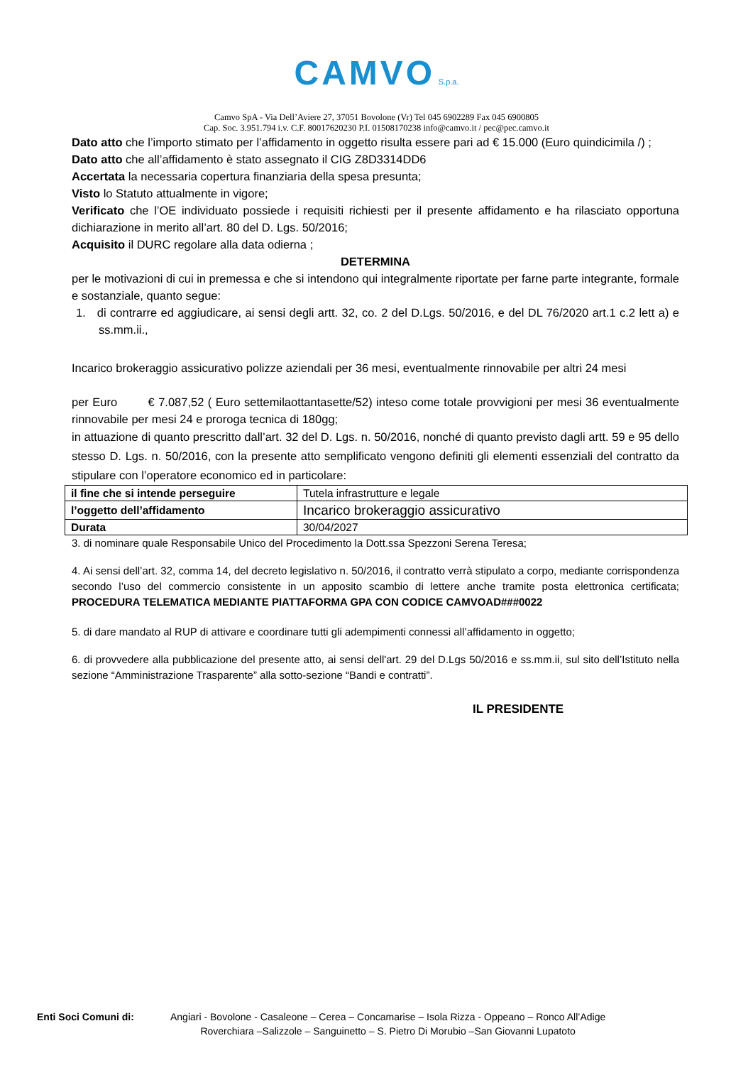CAMVO S.p.a.
Camvo SpA - Via Dell’Aviere 27, 37051 Bovolone (Vr) Tel 045 6902289 Fax 045 6900805
Cap. Soc. 3.951.794 i.v. C.F. 80017620230 P.I. 01508170238 info@camvo.it / pec@pec.camvo.it
Dato atto che l’importo stimato per l’affidamento in oggetto risulta essere pari ad € 15.000 (Euro quindicimila /) ;
Dato atto che all’affidamento è stato assegnato il CIG Z8D3314DD6
Accertata la necessaria copertura finanziaria della spesa presunta;
Visto lo Statuto attualmente in vigore;
Verificato che l’OE individuato possiede i requisiti richiesti per il presente affidamento e ha rilasciato opportuna dichiarazione in merito all’art. 80 del D. Lgs. 50/2016;
Acquisito il DURC regolare alla data odierna ;
DETERMINA
per le motivazioni di cui in premessa e che si intendono qui integralmente riportate per farne parte integrante, formale e sostanziale, quanto segue:
1. di contrarre ed aggiudicare, ai sensi degli artt. 32, co. 2 del D.Lgs. 50/2016, e del DL 76/2020 art.1 c.2 lett a) e ss.mm.ii.,
Incarico brokeraggio assicurativo polizze aziendali per 36 mesi, eventualmente rinnovabile per altri 24 mesi
per Euro € 7.087,52 ( Euro settemilaottantasette/52) inteso come totale provvigioni per mesi 36 eventualmente rinnovabile per mesi 24 e proroga tecnica di 180gg;
in attuazione di quanto prescritto dall’art. 32 del D. Lgs. n. 50/2016, nonché di quanto previsto dagli artt. 59 e 95 dello stesso D. Lgs. n. 50/2016, con la presente atto semplificato vengono definiti gli elementi essenziali del contratto da stipulare con l’operatore economico ed in particolare:
| il fine che si intende perseguire | Tutela infrastrutture e legale |
| l’oggetto dell’affidamento | Incarico brokeraggio assicurativo |
| Durata | 30/04/2027 |
3. di nominare quale Responsabile Unico del Procedimento la Dott.ssa Spezzoni Serena Teresa;
4. Ai sensi dell’art. 32, comma 14, del decreto legislativo n. 50/2016, il contratto verrà stipulato a corpo, mediante corrispondenza secondo l’uso del commercio consistente in un apposito scambio di lettere anche tramite posta elettronica certificata; PROCEDURA TELEMATICA MEDIANTE PIATTAFORMA GPA CON CODICE CAMVOAD###0022
5. di dare mandato al RUP di attivare e coordinare tutti gli adempimenti connessi all’affidamento in oggetto;
6. di provvedere alla pubblicazione del presente atto, ai sensi dell'art. 29 del D.Lgs 50/2016 e ss.mm.ii, sul sito dell’Istituto nella sezione “Amministrazione Trasparente” alla sotto-sezione “Bandi e contratti”.
IL PRESIDENTE
Enti Soci Comuni di: Angiari - Bovolone - Casaleone – Cerea – Concamarise – Isola Rizza - Oppeano – Ronco All’Adige
Roverchiara –Salizzole – Sanguinetto – S. Pietro Di Morubio –San Giovanni Lupatoto